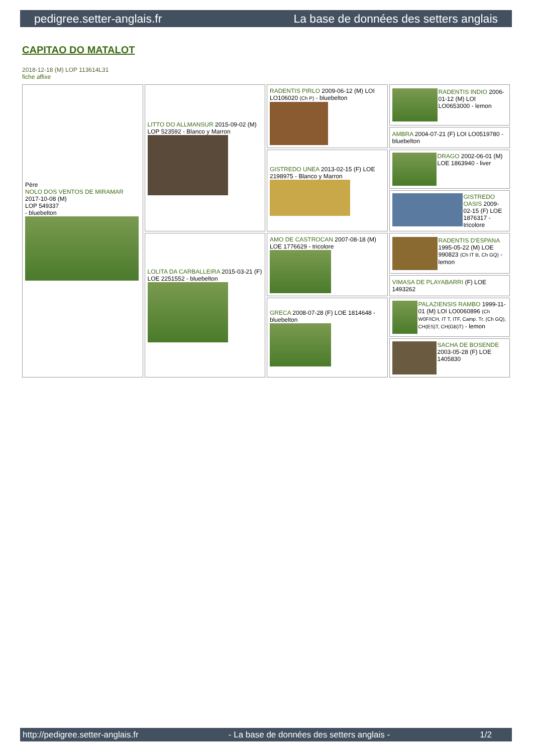pedigree.setter-anglais.fr La base de données des setters anglais
CAPITAO DO MATALOT
2018-12-18 (M) LOP 113614L31
fiche affixe
| Père NOLO DOS VENTOS DE MIRAMAR 2017-10-08 (M) LOP 549337 - bluebelton | LITTO DO ALLMANSUR 2015-09-02 (M) LOP 523592 - Blanco y Marron | RADENTIS PIRLO 2009-06-12 (M) LOI LO106020 (Ch P) - bluebelton | RADENTIS INDIO 2006-01-12 (M) LOI LO0653000 - lemon |
| | | | AMBRA 2004-07-21 (F) LOI LO0519780 - bluebelton |
| | | GISTREDO UNEA 2013-02-15 (F) LOE 2198975 - Blanco y Marron | DRAGO 2002-06-01 (M) LOE 1863940 - liver |
| | | | GISTREDO OASIS 2009-02-15 (F) LOE 1876317 - tricolore |
| | LOLITA DA CARBALLEIRA 2015-03-21 (F) LOE 2251552 - bluebelton | AMO DE CASTROCAN 2007-08-18 (M) LOE 1776629 - tricolore | RADENTIS D'ESPANA 1995-05-22 (M) LOE 990823 (Ch IT B, Ch GQ) - lemon |
| | | | VIMASA DE PLAYABARRI (F) LOE 1493262 |
| | | GRECA 2008-07-28 (F) LOE 1814648 - bluebelton | PALAZIENSIS RAMBO 1999-11-01 (M) LOI LO0060896 (Ch W0F/ICH, IT T, ITF, Camp. Tr. (Ch GQ), CH(ES)T, CH(GB)T) - lemon |
| | | | SACHA DE BOSENDE 2003-05-28 (F) LOE 1405830 |
http://pedigree.setter-anglais.fr - La base de données des setters anglais - 1/2